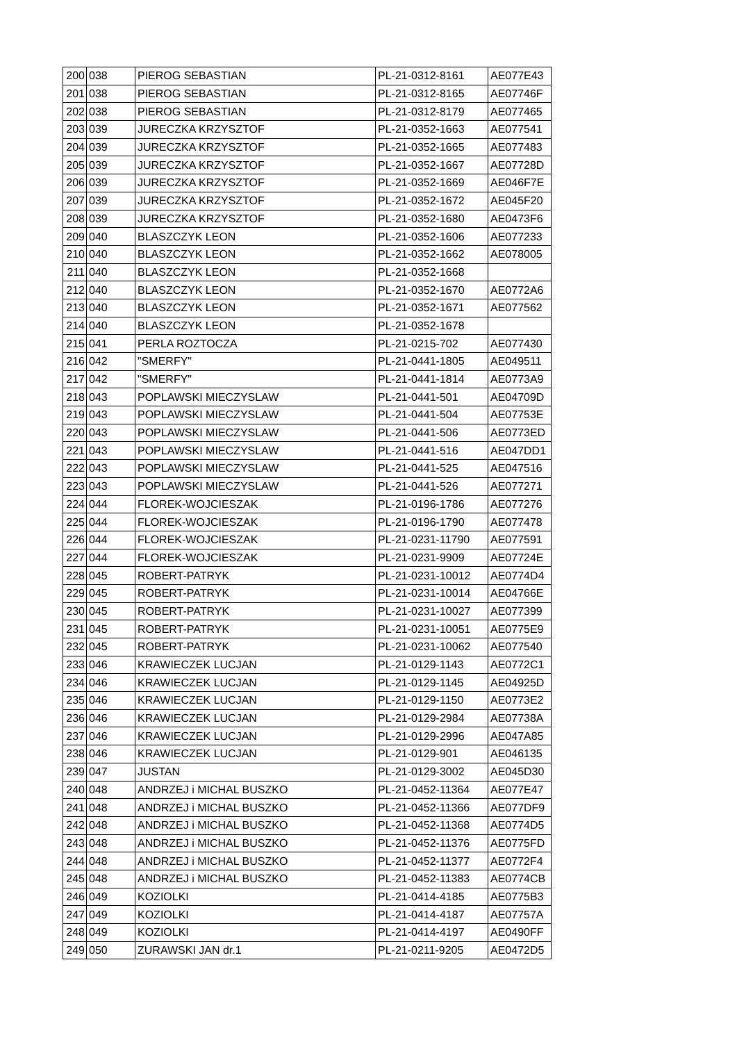| 200 | 038 | PIEROG SEBASTIAN | PL-21-0312-8161 | AE077E43 |
| 201 | 038 | PIEROG SEBASTIAN | PL-21-0312-8165 | AE07746F |
| 202 | 038 | PIEROG SEBASTIAN | PL-21-0312-8179 | AE077465 |
| 203 | 039 | JURECZKA KRZYSZTOF | PL-21-0352-1663 | AE077541 |
| 204 | 039 | JURECZKA KRZYSZTOF | PL-21-0352-1665 | AE077483 |
| 205 | 039 | JURECZKA KRZYSZTOF | PL-21-0352-1667 | AE07728D |
| 206 | 039 | JURECZKA KRZYSZTOF | PL-21-0352-1669 | AE046F7E |
| 207 | 039 | JURECZKA KRZYSZTOF | PL-21-0352-1672 | AE045F20 |
| 208 | 039 | JURECZKA KRZYSZTOF | PL-21-0352-1680 | AE0473F6 |
| 209 | 040 | BLASZCZYK LEON | PL-21-0352-1606 | AE077233 |
| 210 | 040 | BLASZCZYK LEON | PL-21-0352-1662 | AE078005 |
| 211 | 040 | BLASZCZYK LEON | PL-21-0352-1668 | |
| 212 | 040 | BLASZCZYK LEON | PL-21-0352-1670 | AE0772A6 |
| 213 | 040 | BLASZCZYK LEON | PL-21-0352-1671 | AE077562 |
| 214 | 040 | BLASZCZYK LEON | PL-21-0352-1678 | |
| 215 | 041 | PERLA ROZTOCZA | PL-21-0215-702 | AE077430 |
| 216 | 042 | "SMERFY" | PL-21-0441-1805 | AE049511 |
| 217 | 042 | "SMERFY" | PL-21-0441-1814 | AE0773A9 |
| 218 | 043 | POPLAWSKI MIECZYSLAW | PL-21-0441-501 | AE04709D |
| 219 | 043 | POPLAWSKI MIECZYSLAW | PL-21-0441-504 | AE07753E |
| 220 | 043 | POPLAWSKI MIECZYSLAW | PL-21-0441-506 | AE0773ED |
| 221 | 043 | POPLAWSKI MIECZYSLAW | PL-21-0441-516 | AE047DD1 |
| 222 | 043 | POPLAWSKI MIECZYSLAW | PL-21-0441-525 | AE047516 |
| 223 | 043 | POPLAWSKI MIECZYSLAW | PL-21-0441-526 | AE077271 |
| 224 | 044 | FLOREK-WOJCIESZAK | PL-21-0196-1786 | AE077276 |
| 225 | 044 | FLOREK-WOJCIESZAK | PL-21-0196-1790 | AE077478 |
| 226 | 044 | FLOREK-WOJCIESZAK | PL-21-0231-11790 | AE077591 |
| 227 | 044 | FLOREK-WOJCIESZAK | PL-21-0231-9909 | AE07724E |
| 228 | 045 | ROBERT-PATRYK | PL-21-0231-10012 | AE0774D4 |
| 229 | 045 | ROBERT-PATRYK | PL-21-0231-10014 | AE04766E |
| 230 | 045 | ROBERT-PATRYK | PL-21-0231-10027 | AE077399 |
| 231 | 045 | ROBERT-PATRYK | PL-21-0231-10051 | AE0775E9 |
| 232 | 045 | ROBERT-PATRYK | PL-21-0231-10062 | AE077540 |
| 233 | 046 | KRAWIECZEK LUCJAN | PL-21-0129-1143 | AE0772C1 |
| 234 | 046 | KRAWIECZEK LUCJAN | PL-21-0129-1145 | AE04925D |
| 235 | 046 | KRAWIECZEK LUCJAN | PL-21-0129-1150 | AE0773E2 |
| 236 | 046 | KRAWIECZEK LUCJAN | PL-21-0129-2984 | AE07738A |
| 237 | 046 | KRAWIECZEK LUCJAN | PL-21-0129-2996 | AE047A85 |
| 238 | 046 | KRAWIECZEK LUCJAN | PL-21-0129-901 | AE046135 |
| 239 | 047 | JUSTAN | PL-21-0129-3002 | AE045D30 |
| 240 | 048 | ANDRZEJ i MICHAL BUSZKO | PL-21-0452-11364 | AE077E47 |
| 241 | 048 | ANDRZEJ i MICHAL BUSZKO | PL-21-0452-11366 | AE077DF9 |
| 242 | 048 | ANDRZEJ i MICHAL BUSZKO | PL-21-0452-11368 | AE0774D5 |
| 243 | 048 | ANDRZEJ i MICHAL BUSZKO | PL-21-0452-11376 | AE0775FD |
| 244 | 048 | ANDRZEJ i MICHAL BUSZKO | PL-21-0452-11377 | AE0772F4 |
| 245 | 048 | ANDRZEJ i MICHAL BUSZKO | PL-21-0452-11383 | AE0774CB |
| 246 | 049 | KOZIOLKI | PL-21-0414-4185 | AE0775B3 |
| 247 | 049 | KOZIOLKI | PL-21-0414-4187 | AE07757A |
| 248 | 049 | KOZIOLKI | PL-21-0414-4197 | AE0490FF |
| 249 | 050 | ZURAWSKI JAN dr.1 | PL-21-0211-9205 | AE0472D5 |